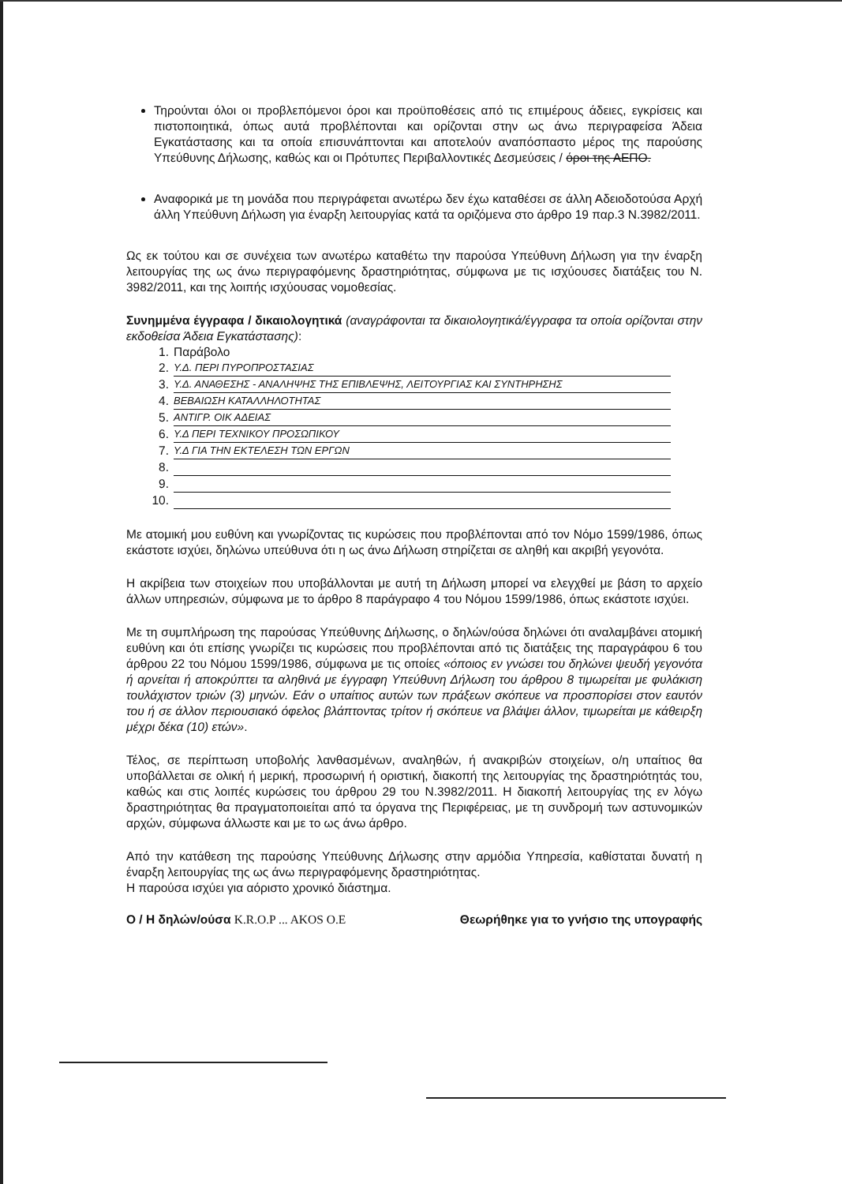Τηρούνται όλοι οι προβλεπόμενοι όροι και προϋποθέσεις από τις επιμέρους άδειες, εγκρίσεις και πιστοποιητικά, όπως αυτά προβλέπονται και ορίζονται στην ως άνω περιγραφείσα Άδεια Εγκατάστασης και τα οποία επισυνάπτονται και αποτελούν αναπόσπαστο μέρος της παρούσης Υπεύθυνης Δήλωσης, καθώς και οι Πρότυπες Περιβαλλοντικές Δεσμεύσεις / όροι της ΑΕΠΟ.
Αναφορικά με τη μονάδα που περιγράφεται ανωτέρω δεν έχω καταθέσει σε άλλη Αδειοδοτούσα Αρχή άλλη Υπεύθυνη Δήλωση για έναρξη λειτουργίας κατά τα οριζόμενα στο άρθρο 19 παρ.3 Ν.3982/2011.
Ως εκ τούτου και σε συνέχεια των ανωτέρω καταθέτω την παρούσα Υπεύθυνη Δήλωση για την έναρξη λειτουργίας της ως άνω περιγραφόμενης δραστηριότητας, σύμφωνα με τις ισχύουσες διατάξεις του Ν. 3982/2011, και της λοιπής ισχύουσας νομοθεσίας.
Συνημμένα έγγραφα / δικαιολογητικά (αναγράφονται τα δικαιολογητικά/έγγραφα τα οποία ορίζονται στην εκδοθείσα Άδεια Εγκατάστασης):
1. Παράβολο
2. Υ.Δ. ΠΕΡΙ ΠΥΡΟΠΡΟΣΤΑΣΙΑΣ
3. Υ.Δ. ΑΝΑΘΕΣΗΣ - ΑΝΑΛΗΨΗΣ ΤΗΣ ΕΠΙΒΛΕΨΗΣ, ΛΕΙΤΟΥΡΓΙΑΣ ΚΑΙ ΣΥΝΤΗΡΗΣΗΣ
4. ΒΕΒΑΙΩΣΗ ΚΑΤΑΛΛΗΛΟΤΗΤΑΣ
5. ΑΝΤΙΓΡ. ΟΙΚ ΑΔΕΙΑΣ
6. Υ.Δ ΠΕΡΙ ΤΕΧΝΙΚΟΥ ΠΡΟΣΩΠΙΚΟΥ
7. Υ.Δ ΓΙΑ ΤΗΝ ΕΚΤΕΛΕΣΗ ΤΩΝ ΕΡΓΩΝ
8.
9.
10.
Με ατομική μου ευθύνη και γνωρίζοντας τις κυρώσεις που προβλέπονται από τον Νόμο 1599/1986, όπως εκάστοτε ισχύει, δηλώνω υπεύθυνα ότι η ως άνω Δήλωση στηρίζεται σε αληθή και ακριβή γεγονότα.
Η ακρίβεια των στοιχείων που υποβάλλονται με αυτή τη Δήλωση μπορεί να ελεγχθεί με βάση το αρχείο άλλων υπηρεσιών, σύμφωνα με το άρθρο 8 παράγραφο 4 του Νόμου 1599/1986, όπως εκάστοτε ισχύει.
Με τη συμπλήρωση της παρούσας Υπεύθυνης Δήλωσης, ο δηλών/ούσα δηλώνει ότι αναλαμβάνει ατομική ευθύνη και ότι επίσης γνωρίζει τις κυρώσεις που προβλέπονται από τις διατάξεις της παραγράφου 6 του άρθρου 22 του Νόμου 1599/1986, σύμφωνα με τις οποίες «όποιος εν γνώσει του δηλώνει ψευδή γεγονότα ή αρνείται ή αποκρύπτει τα αληθινά με έγγραφη Υπεύθυνη Δήλωση του άρθρου 8 τιμωρείται με φυλάκιση τουλάχιστον τριών (3) μηνών. Εάν ο υπαίτιος αυτών των πράξεων σκόπευε να προσπορίσει στον εαυτόν του ή σε άλλον περιουσιακό όφελος βλάπτοντας τρίτον ή σκόπευε να βλάψει άλλον, τιμωρείται με κάθειρξη μέχρι δέκα (10) ετών».
Τέλος, σε περίπτωση υποβολής λανθασμένων, αναληθών, ή ανακριβών στοιχείων, ο/η υπαίτιος θα υποβάλλεται σε ολική ή μερική, προσωρινή ή οριστική, διακοπή της λειτουργίας της δραστηριότητάς του, καθώς και στις λοιπές κυρώσεις του άρθρου 29 του Ν.3982/2011. Η διακοπή λειτουργίας της εν λόγω δραστηριότητας θα πραγματοποιείται από τα όργανα της Περιφέρειας, με τη συνδρομή των αστυνομικών αρχών, σύμφωνα άλλωστε και με το ως άνω άρθρο.
Από την κατάθεση της παρούσης Υπεύθυνης Δήλωσης στην αρμόδια Υπηρεσία, καθίσταται δυνατή η έναρξη λειτουργίας της ως άνω περιγραφόμενης δραστηριότητας.
Η παρούσα ισχύει για αόριστο χρονικό διάστημα.
Ο / Η δηλών/ούσα K.R.O.P ... AKOS O.E Θεωρήθηκε για το γνήσιο της υπογραφής